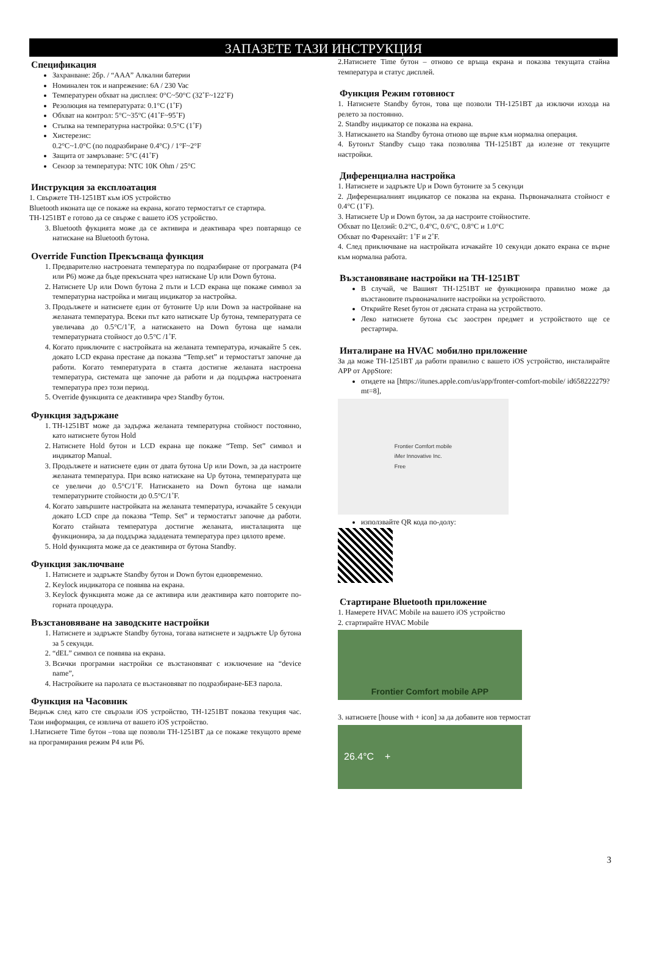ЗАПАЗЕТЕ ТАЗИ ИНСТРУКЦИЯ
Спецификация
Захранване: 2бр. / “AAA” Алкални батерии
Номинален ток и напрежение: 6A / 230 Vac
Температурен обхват на дисплея: 0°C~50°C (32˚F~122˚F)
Резолюция на температурата: 0.1°C (1˚F)
Обхват на контрол: 5°C~35°C (41˚F~95˚F)
Стъпка на температурна настройка: 0.5°C (1˚F)
Хистерезис:
0.2°C~1.0°C (по подразбиране 0.4°C) / 1°F~2°F
Защита от замръзване: 5°C (41˚F)
Сензор за температура: NTC 10K Ohm / 25°C
Инструкция за експлоатация
1. Свържете TH-1251BT към iOS устройство
Bluetooth иконата ще се покаже на екрана, когато термостатът се стартира.
TH-1251BT е готово да се свърже с вашето iOS устройство.
3. Bluetooth фукцията може да се активира и деактивара чрез повтарящо се натискане на Bluetooth бутона.
Override Function Прекъсваща функция
1. Предварително настроената температура по подразбиране от програмата (P4 или P6) може да бъде прекъсната чрез натискане Up или Down бутона.
2. Натиснете Up или Down бутона 2 пъти и LCD екрана ще покаже символ за температурна настройка и мигащ индикатор за настройка.
3. Продължете и натиснете един от бутоните Up или Down за настройване на желаната температура. Всеки път като натискате Up бутона, температурата се увеличава до 0.5°C/1˚F, а натискането на Down бутона ще намали температурната стойност до 0.5°C /1˚F.
4. Когато приключите с настройката на желаната температура, изчакайте 5 сек. докато LCD екрана престане да показва “Temp.set” и термостатът започне да работи. Когато температурата в стаята достигне желаната настроена температура, системата ще започне да работи и да поддържа настроената температура през този период.
5. Override функцията се деактивира чрез Standby бутон.
Функция задържане
1. TH-1251BT може да задържа желаната температурна стойност постоянно, като натиснете бутон Hold
2. Натиснете Hold бутон и LCD екрана ще покаже “Temp. Set” символ и индикатор Manual.
3. Продължете и натиснете един от двата бутона Up или Down, за да настроите желаната температура. При всяко натискане на Up бутона, температурата ще се увеличи до 0.5°C/1˚F. Натискането на Down бутона ще намали температурните стойности до 0.5°C/1˚F.
4. Когато завършите настройката на желаната температура, изчакайте 5 секунди докато LCD спре да показва “Temp. Set” и термостатът започне да работи. Когато стайната температура достигне желаната, инсталацията ще функционира, за да поддържа зададената температура през цялото време.
5. Hold функцията може да се деактивира от бутона Standby.
Функция заключване
1. Натиснете и задръжте Standby бутон и Down бутон едновременно.
2. Keylock индикатора се появява на екрана.
3. Keylock функцията може да се активира или деактивира като повторите по-горната процедура.
Възстановяване на заводските настройки
1. Натиснете и задръжте Standby бутона, тогава натиснете и задръжте Up бутона за 5 секунди.
2. “dEL” символ се появява на екрана.
3. Всички програмни настройки се възстановяват с изключение на “device name”,
4. Настройките на паролата се възстановяват по подразбиране-БЕЗ парола.
Функция на Часовник
Веднъж след като сте свързали iOS устройство, TH-1251BT показва текущия час. Тази информация, се извлича от вашето iOS устройство.
1.Натиснете Time бутон –това ще позволи TH-1251BT да се покаже текущото време на програмирания режим P4 или P6.
2.Натиснете Time бутон – отново се връща екрана и показва текущата стайна температура и статус дисплей.
Функция Режим готовност
1. Натиснете Standby бутон, това ще позволи TH-1251BT да изключи изхода на релето за постоянно.
2. Standby индикатор се показва на екрана.
3. Натискането на Standby бутона отново ще върне към нормална операция.
4. Бутонът Standby също така позволява TH-1251BT да излезне от текущите настройки.
Диференциална настройка
1. Натиснете и задръжте Up и Down бутоните за 5 секунди
2. Диференциалният индикатор се показва на екрана. Първоначалната стойност е 0.4°C (1˚F).
3. Натиснете Up и Down бутон, за да настроите стойностите.
Обхват по Целзий: 0.2°C, 0.4°C, 0.6°C, 0.8°C и 1.0°C
Обхват по Фаренхайт: 1˚F и 2˚F.
4. След приключване на настройката изчакайте 10 секунди докато екрана се върне към нормална работа.
Възстановяване настройки на TH-1251BT
В случай, че Вашият TH-1251BT не функционира правилно може да възстановите първоначалните настройки на устройството.
Открийте Reset бутон от дясната страна на устройството.
Леко натиснете бутона със заострен предмет и устройството ще се рестартира.
Инталиране на HVAC мобилно приложение
За да може TH-1251BT да работи правилно с вашето iOS устройство, инсталирайте APP от AppStore:
отидете на [https://itunes.apple.com/us/app/fronter-comfort-mobile/ id658222279?mt=8],
Frontier Comfort mobile
iMer Innovative Inc.
Free
използвайте QR кода по-долу:
Стартиране Bluetooth приложение
1. Намерете HVAC Mobile на вашето iOS устройство
2. стартирайте HVAC Mobile
Frontier Comfort mobile APP
3. натиснете [house with + icon] за да добавите нов термостат
26.4°C +
3